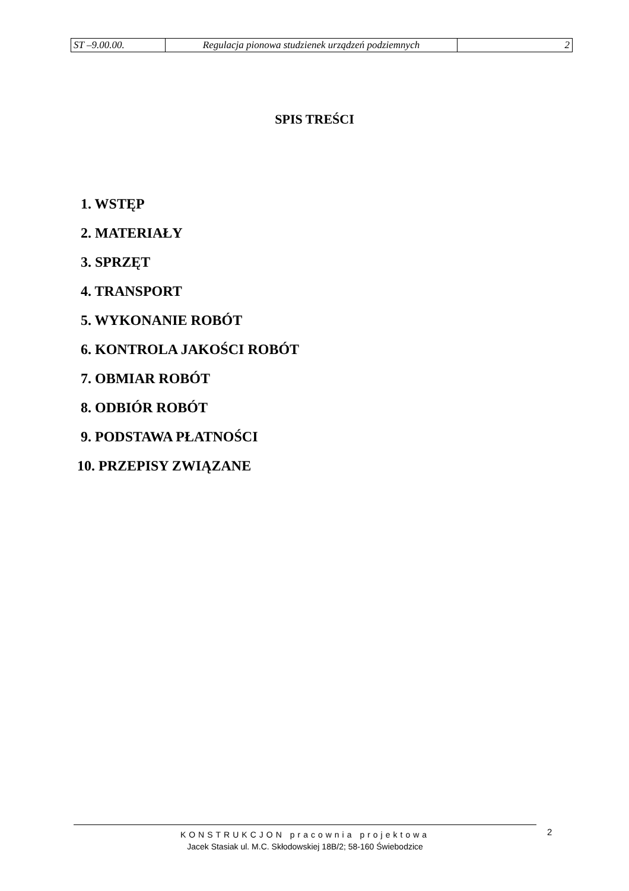| ST –9.00.00. | Regulacja pionowa studzienek urządzeń podziemnych | 2 |
SPIS TREŚCI
1. WSTĘP
2. MATERIAŁY
3. SPRZĘT
4. TRANSPORT
5. WYKONANIE ROBÓT
6. KONTROLA JAKOŚCI ROBÓT
7. OBMIAR ROBÓT
8. ODBIÓR ROBÓT
9. PODSTAWA PŁATNOŚCI
10. PRZEPISY ZWIĄZANE
KONSTRUKCJON pracownia projektowa
Jacek Stasiak ul. M.C. Skłodowskiej 18B/2; 58-160 Świebodzice
2